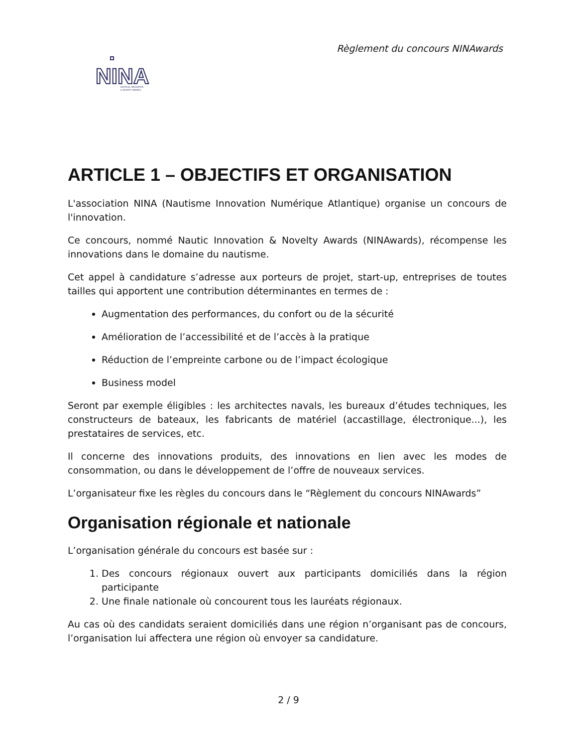Règlement du concours NINAwards
NINA
NAUTICAL INNOVATION
& NOVELTY AWARDS
ARTICLE 1 – OBJECTIFS ET ORGANISATION
L'association NINA (Nautisme Innovation Numérique Atlantique) organise un concours de l'innovation.
Ce concours, nommé Nautic Innovation & Novelty Awards (NINAwards), récompense les innovations dans le domaine du nautisme.
Cet appel à candidature s’adresse aux porteurs de projet, start-up, entreprises de toutes tailles qui apportent une contribution déterminantes en termes de :
Augmentation des performances, du confort ou de la sécurité
Amélioration de l’accessibilité et de l’accès à la pratique
Réduction de l’empreinte carbone ou de l’impact écologique
Business model
Seront par exemple éligibles : les architectes navals, les bureaux d’études techniques, les constructeurs de bateaux, les fabricants de matériel (accastillage, électronique...), les prestataires de services, etc.
Il concerne des innovations produits, des innovations en lien avec les modes de consommation, ou dans le développement de l’offre de nouveaux services.
L’organisateur fixe les règles du concours dans le “Règlement du concours NINAwards”
Organisation régionale et nationale
L’organisation générale du concours est basée sur :
1. Des concours régionaux ouvert aux participants domiciliés dans la région participante
2. Une finale nationale où concourent tous les lauréats régionaux.
Au cas où des candidats seraient domiciliés dans une région n’organisant pas de concours, l’organisation lui affectera une région où envoyer sa candidature.
2 / 9